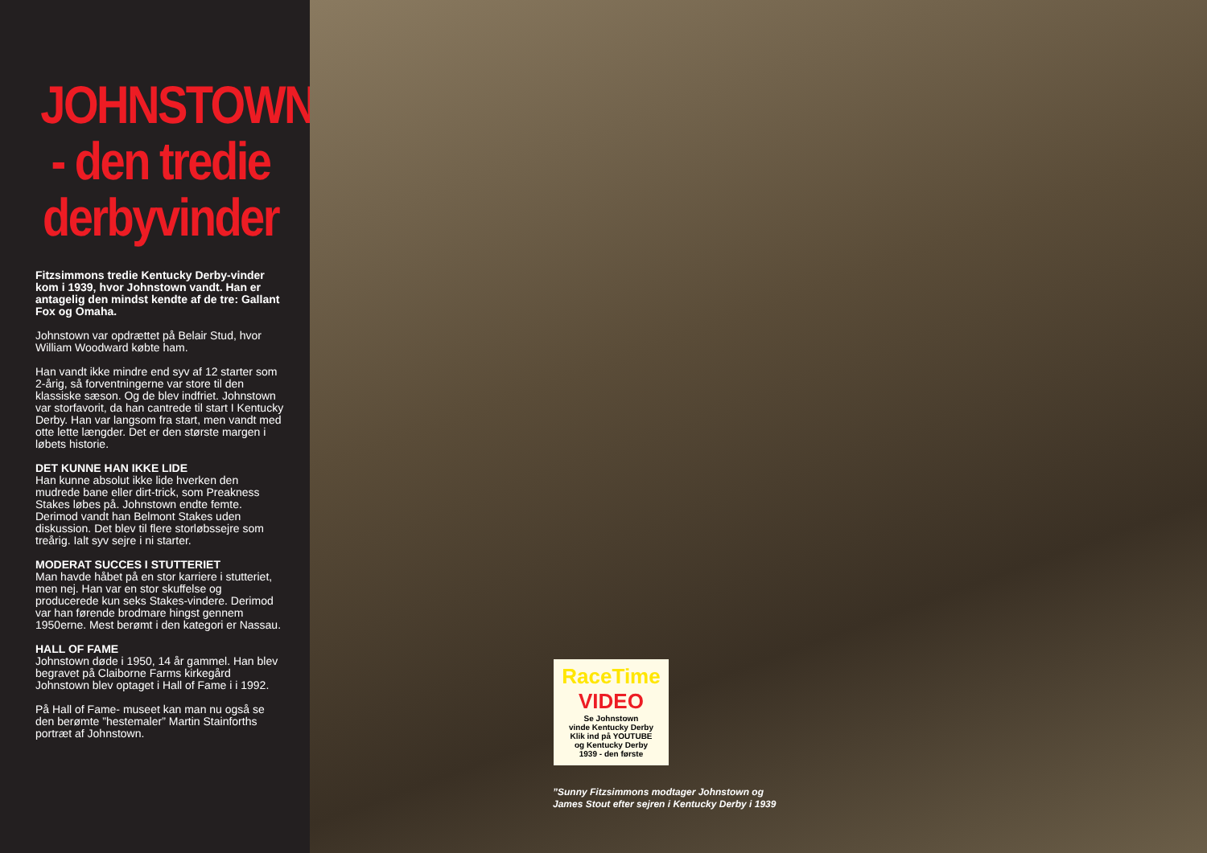JOHNSTOWN - den tredie derbyvinder
Fitzsimmons tredie Kentucky Derby-vinder kom i 1939, hvor Johnstown vandt. Han er antagelig den mindst kendte af de tre: Gallant Fox og Omaha.
Johnstown var opdrættet på Belair Stud, hvor William Woodward købte ham.
Han vandt ikke mindre end syv af 12 starter som 2-årig, så forventningerne var store til den klassiske sæson. Og de blev indfriet. Johnstown var storfavorit, da han cantrede til start I Kentucky Derby. Han var langsom fra start, men vandt med otte lette længder. Det er den største margen i løbets historie.
DET KUNNE HAN IKKE LIDE
Han kunne absolut ikke lide hverken den mudrede bane eller dirt-trick, som Preakness Stakes løbes på. Johnstown endte femte. Derimod vandt han Belmont Stakes uden diskussion. Det blev til flere storløbssejre som treårig. Ialt syv sejre i ni starter.
MODERAT SUCCES I STUTTERIET
Man havde håbet på en stor karriere i stutteriet, men nej. Han var en stor skuffelse og producerede kun seks Stakes-vindere. Derimod var han førende brodmare hingst gennem 1950erne. Mest berømt i den kategori er Nassau.
HALL OF FAME
Johnstown døde i 1950, 14 år gammel. Han blev begravet på Claiborne Farms kirkegård Johnstown blev optaget i Hall of Fame i i 1992.
På Hall of Fame- museet kan man nu også se den berømte ”hestemaler” Martin Stainforths portræt af Johnstown.
RaceTime
VIDEO
Se Johnstown
vinde Kentucky Derby
Klik ind på YOUTUBE
og Kentucky Derby
1939 - den første
”Sunny Fitzsimmons modtager Johnstown og
James Stout efter sejren i Kentucky Derby i 1939